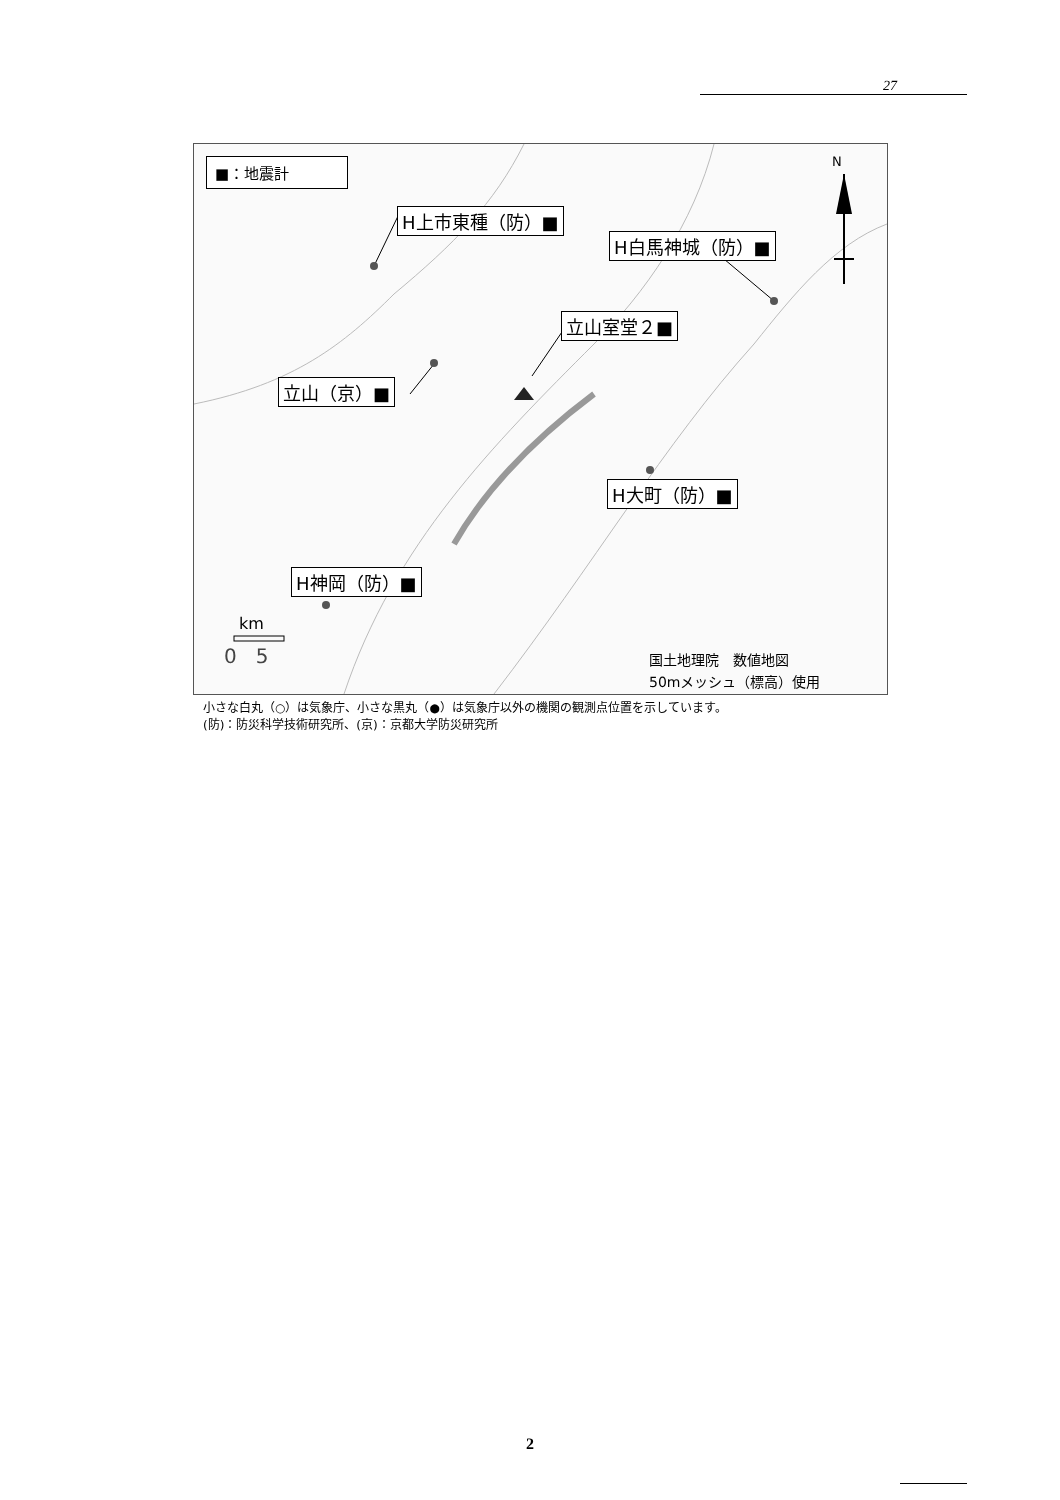27
■：地震計
H上市東種（防）■
H白馬神城（防）■
立山室堂２■
立山（京）■
H大町（防）■
H神岡（防）■
N
km
0 5
国土地理院　数値地図
50mメッシュ（標高）使用
小さな白丸（○）は気象庁、小さな黒丸（●）は気象庁以外の機関の観測点位置を示しています。
(防)：防災科学技術研究所、(京)：京都大学防災研究所
2